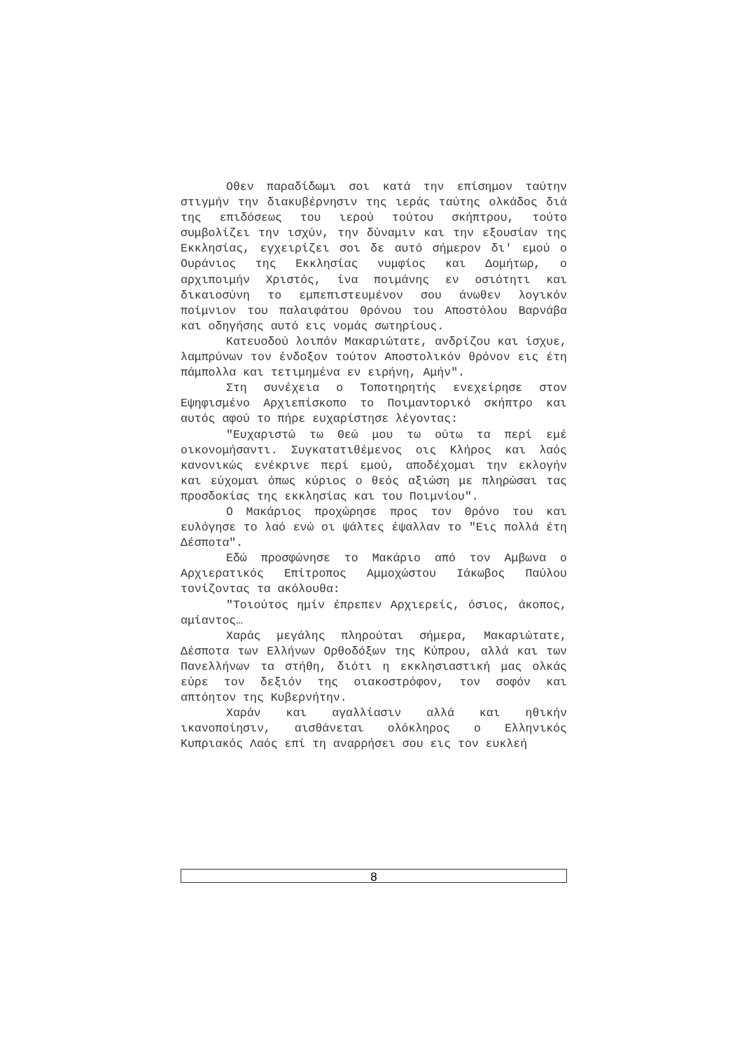Οθεν παραδίδωμι σοι κατά την επίσημον ταύτην στιγμήν την διακυβέρνησιν της ιεράς ταύτης ολκάδος διά της επιδόσεως του ιερού τούτου σκήπτρου, τούτο συμβολίζει την ισχύν, την δύναμιν και την εξουσίαν της Εκκλησίας, εγχειρίζει σοι δε αυτό σήμερον δι' εμού ο Ουράνιος της Εκκλησίας νυμφίος και Δομήτωρ, ο αρχιποιμήν Χριστός, ίνα ποιμάνης εν οσιότητι και δικαιοσύνη το εμπεπιστευμένον σου άνωθεν λογικόν ποίμνιον του παλαιφάτου Θρόνου του Αποστόλου Βαρνάβα και οδηγήσης αυτό εις νομάς σωτηρίους.
Κατευοδού λοιπόν Μακαριώτατε, ανδρίζου και ίσχυε, λαμπρύνων τον ένδοξον τούτον Αποστολικόν θρόνον εις έτη πάμπολλα και τετιμημένα εν ειρήνη, Αμήν".
Στη συνέχεια ο Τοποτηρητής ενεχείρησε στον Εψηφισμένο Αρχιεπίσκοπο το Ποιμαντορικό σκήπτρο και αυτός αφού το πήρε ευχαρίστησε λέγοντας:
"Ευχαριστώ τω Θεώ μου τω ούτω τα περί εμέ οικονομήσαντι. Συγκατατιθέμενος οις Κλήρος και λαός κανονικώς ενέκρινε περί εμού, αποδέχομαι την εκλογήν και εύχομαι όπως κύριος ο θεός αξιώση με πληρώσαι τας προσδοκίας της εκκλησίας και του Ποιμνίου".
Ο Μακάριος προχώρησε προς τον Θρόνο του και ευλόγησε το λαό ενώ οι ψάλτες έψαλλαν το "Εις πολλά έτη Δέσποτα".
Εδώ προσφώνησε το Μακάριο από τον Αμβωνα ο Αρχιερατικός Επίτροπος Αμμοχώστου Ιάκωβος Παύλου τονίζοντας τα ακόλουθα:
"Τοιούτος ημίν έπρεπεν Αρχιερείς, όσιος, άκοπος, αμίαντος…
Χαράς μεγάλης πληρούται σήμερα, Μακαριώτατε, Δέσποτα των Ελλήνων Ορθοδόξων της Κύπρου, αλλά και των Πανελλήνων τα στήθη, διότι η εκκλησιαστική μας ολκάς εύρε τον δεξιόν της οιακοστρόφον, τον σοφόν και απτόητον της Κυβερνήτην.
Χαράν και αγαλλίασιν αλλά και ηθικήν ικανοποίησιν, αισθάνεται ολόκληρος ο Ελληνικός Κυπριακός Λαός επί τη αναρρήσει σου εις τον ευκλεή
8